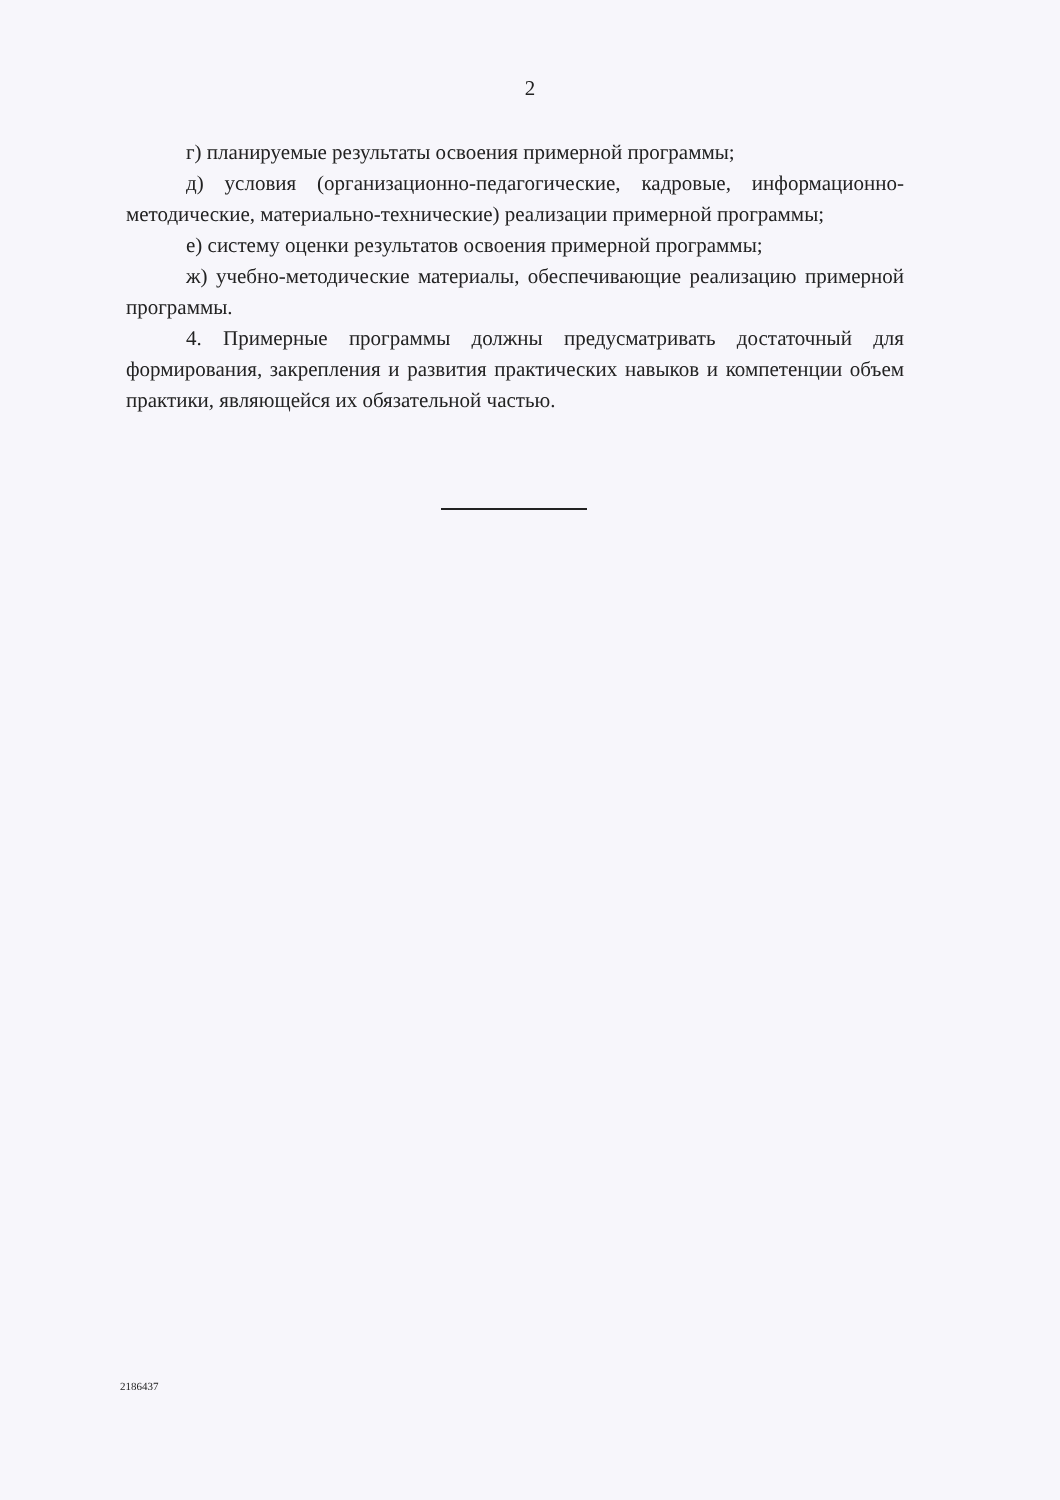2
г) планируемые результаты освоения примерной программы;
д) условия (организационно-педагогические, кадровые, информационно-методические, материально-технические) реализации примерной программы;
е) систему оценки результатов освоения примерной программы;
ж) учебно-методические материалы, обеспечивающие реализацию примерной программы.
4. Примерные программы должны предусматривать достаточный для формирования, закрепления и развития практических навыков и компетенции объем практики, являющейся их обязательной частью.
2186437